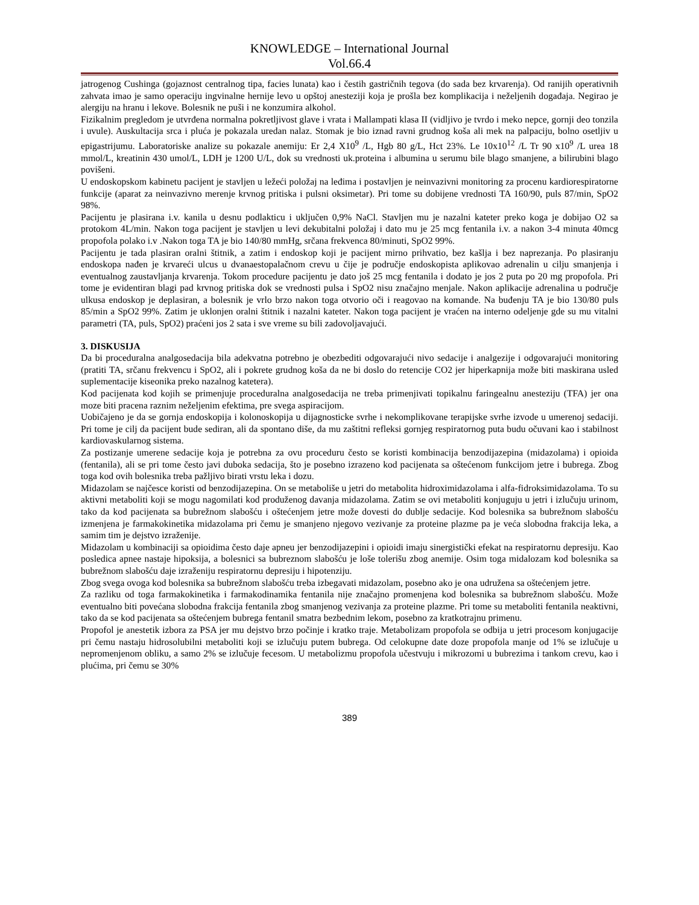KNOWLEDGE – International Journal
Vol.66.4
jatrogenog Cushinga (gojaznost centralnog tipa, facies lunata) kao i čestih gastričnih tegova (do sada bez krvarenja). Od ranijih operativnih zahvata imao je samo operaciju ingvinalne hernije levo u opštoj anesteziji koja je prošla bez komplikacija i neželjenih događaja. Negirao je alergiju na hranu i lekove. Bolesnik ne puši i ne konzumira alkohol.
Fizikalnim pregledom je utvrđena normalna pokretljivost glave i vrata i Mallampati klasa II (vidljivo je tvrdo i meko nepce, gornji deo tonzila i uvule). Auskultacija srca i pluća je pokazala uredan nalaz. Stomak je bio iznad ravni grudnog koša ali mek na palpaciju, bolno osetljiv u epigastrijumu. Laboratoriske analize su pokazale anemiju: Er 2,4 X10<sup>9</sup> /L, Hgb 80 g/L, Hct 23%. Le 10x10<sup>12</sup> /L Tr 90 x10<sup>9</sup> /L urea 18 mmol/L, kreatinin 430 umol/L, LDH je 1200 U/L, dok su vrednosti uk.proteina i albumina u serumu bile blago smanjene, a bilirubini blago povišeni.
U endoskopskom kabinetu pacijent je stavljen u ležeći položaj na leđima i postavljen je neinvazivni monitoring za procenu kardiorespiratorne funkcije (aparat za neinvazivno merenje krvnog pritiska i pulsni oksimetar). Pri tome su dobijene vrednosti TA 160/90, puls 87/min, SpO2 98%.
Pacijentu je plasirana i.v. kanila u desnu podlakticu i uključen 0,9% NaCl. Stavljen mu je nazalni kateter preko koga je dobijao O2 sa protokom 4L/min. Nakon toga pacijent je stavljen u levi dekubitalni položaj i dato mu je 25 mcg fentanila i.v. a nakon 3-4 minuta 40mcg propofola polako i.v .Nakon toga TA je bio 140/80 mmHg, srčana frekvenca 80/minuti, SpO2 99%.
Pacijentu je tada plasiran oralni štitnik, a zatim i endoskop koji je pacijent mirno prihvatio, bez kašlja i bez naprezanja. Po plasiranju endoskopa nađen je krvareći ulcus u dvanaestopalačnom crevu u čije je područje endoskopista aplikovao adrenalin u cilju smanjenja i eventualnog zaustavljanja krvarenja. Tokom procedure pacijentu je dato još 25 mcg fentanila i dodato je jos 2 puta po 20 mg propofola. Pri tome je evidentiran blagi pad krvnog pritiska dok se vrednosti pulsa i SpO2 nisu značajno menjale. Nakon aplikacije adrenalina u područje ulkusa endoskop je deplasiran, a bolesnik je vrlo brzo nakon toga otvorio oči i reagovao na komande. Na buđenju TA je bio 130/80 puls 85/min a SpO2 99%. Zatim je uklonjen oralni štitnik i nazalni kateter. Nakon toga pacijent je vraćen na interno odeljenje gde su mu vitalni parametri (TA, puls, SpO2) praćeni jos 2 sata i sve vreme su bili zadovoljavajući.
3. DISKUSIJA
Da bi proceduralna analgosedacija bila adekvatna potrebno je obezbediti odgovarajući nivo sedacije i analgezije i odgovarajući monitoring (pratiti TA, srčanu frekvencu i SpO2, ali i pokrete grudnog koša da ne bi doslo do retencije CO2 jer hiperkapnija može biti maskirana usled suplementacije kiseonika preko nazalnog katetera).
Kod pacijenata kod kojih se primenjuje proceduralna analgosedacija ne treba primenjivati topikalnu faringealnu anesteziju (TFA) jer ona moze biti pracena raznim neželjenim efektima, pre svega aspiracijom.
Uobičajeno je da se gornja endoskopija i kolonoskopija u dijagnosticke svrhe i nekomplikovane terapijske svrhe izvode u umerenoj sedaciji. Pri tome je cilj da pacijent bude sediran, ali da spontano diše, da mu zaštitni refleksi gornjeg respiratornog puta budu očuvani kao i stabilnost kardiovaskularnog sistema.
Za postizanje umerene sedacije koja je potrebna za ovu proceduru često se koristi kombinacija benzodijazepina (midazolama) i opioida (fentanila), ali se pri tome često javi duboka sedacija, što je posebno izrazeno kod pacijenata sa oštećenom funkcijom jetre i bubrega. Zbog toga kod ovih bolesnika treba pažljivo birati vrstu leka i dozu.
Midazolam se najčesce koristi od benzodijazepina. On se metaboliše u jetri do metabolita hidroximidazolama i alfa-fidroksimidazolama. To su aktivni metaboliti koji se mogu nagomilati kod produženog davanja midazolama. Zatim se ovi metaboliti konjuguju u jetri i izlučuju urinom, tako da kod pacijenata sa bubrežnom slabošću i oštećenjem jetre može dovesti do dublje sedacije. Kod bolesnika sa bubrežnom slabošću izmenjena je farmakokinetika midazolama pri čemu je smanjeno njegovo vezivanje za proteine plazme pa je veća slobodna frakcija leka, a samim tim je dejstvo izraženije.
Midazolam u kombinaciji sa opioidima često daje apneu jer benzodijazepini i opioidi imaju sinergistički efekat na respiratornu depresiju. Kao posledica apnee nastaje hipoksija, a bolesnici sa bubreznom slabošću je loše tolerišu zbog anemije. Osim toga midalozam kod bolesnika sa bubrežnom slabošću daje izraženiju respiratornu depresiju i hipotenziju.
Zbog svega ovoga kod bolesnika sa bubrežnom slabošću treba izbegavati midazolam, posebno ako je ona udružena sa oštećenjem jetre.
Za razliku od toga farmakokinetika i farmakodinamika fentanila nije značajno promenjena kod bolesnika sa bubrežnom slabošću. Može eventualno biti povećana slobodna frakcija fentanila zbog smanjenog vezivanja za proteine plazme. Pri tome su metaboliti fentanila neaktivni, tako da se kod pacijenata sa oštećenjem bubrega fentanil smatra bezbednim lekom, posebno za kratkotrajnu primenu.
Propofol je anestetik izbora za PSA jer mu dejstvo brzo počinje i kratko traje. Metabolizam propofola se odbija u jetri procesom konjugacije pri čemu nastaju hidrosolubilni metaboliti koji se izlučuju putem bubrega. Od celokupne date doze propofola manje od 1% se izlučuje u nepromenjenom obliku, a samo 2% se izlučuje fecesom. U metabolizmu propofola učestvuju i mikrozomi u bubrezima i tankom crevu, kao i plućima, pri čemu se 30%
389